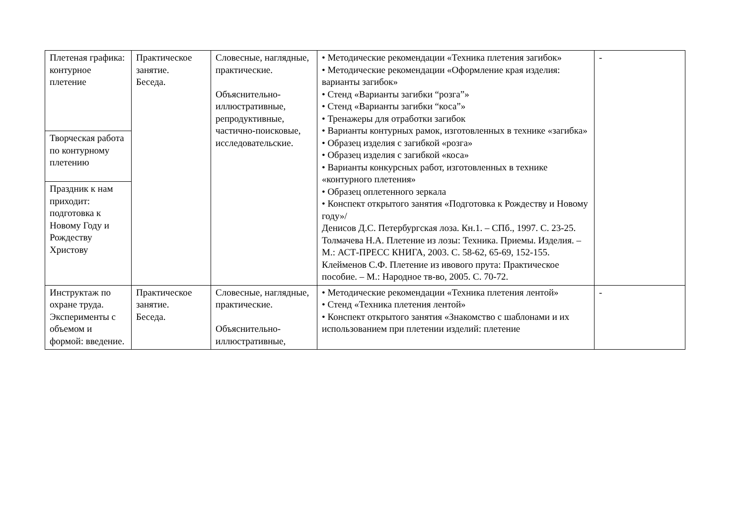| Плетеная графика: контурное плетение | Практическое занятие. Беседа. | Словесные, наглядные, практические. Объяснительно-иллюстративные, репродуктивные, частично-поисковые, исследовательские. | • Методические рекомендации «Техника плетения загибок» • Методические рекомендации «Оформление края изделия: варианты загибок» • Стенд «Варианты загибки “розга”» • Стенд «Варианты загибки “коса”» • Тренажеры для отработки загибок • Варианты контурных рамок, изготовленных в технике «загибка» • Образец изделия с загибкой «розга» • Образец изделия с загибкой «коса» • Варианты конкурсных работ, изготовленных в технике «контурного плетения» • Образец оплетенного зеркала • Конспект открытого занятия «Подготовка к Рождеству и Новому году»/ Денисов Д.С. Петербургская лоза. Кн.1. – СПб., 1997. С. 23-25. Толмачева Н.А. Плетение из лозы: Техника. Приемы. Изделия. – М.: АСТ-ПРЕСС КНИГА, 2003. С. 58-62, 65-69, 152-155. Клейменов С.Ф. Плетение из ивового прута: Практическое пособие. – М.: Народное тв-во, 2005. С. 70-72. | - |
| Творческая работа по контурному плетению | | | | |
| Праздник к нам приходит: подготовка к Новому Году и Рождеству Христову | | | | |
| Инструктаж по охране труда. Эксперименты с объемом и формой: введение. | Практическое занятие. Беседа. | Словесные, наглядные, практические. Объяснительно-иллюстративные, | • Методические рекомендации «Техника плетения лентой» • Стенд «Техника плетения лентой» • Конспект открытого занятия «Знакомство с шаблонами и их использованием при плетении изделий: плетение | - |